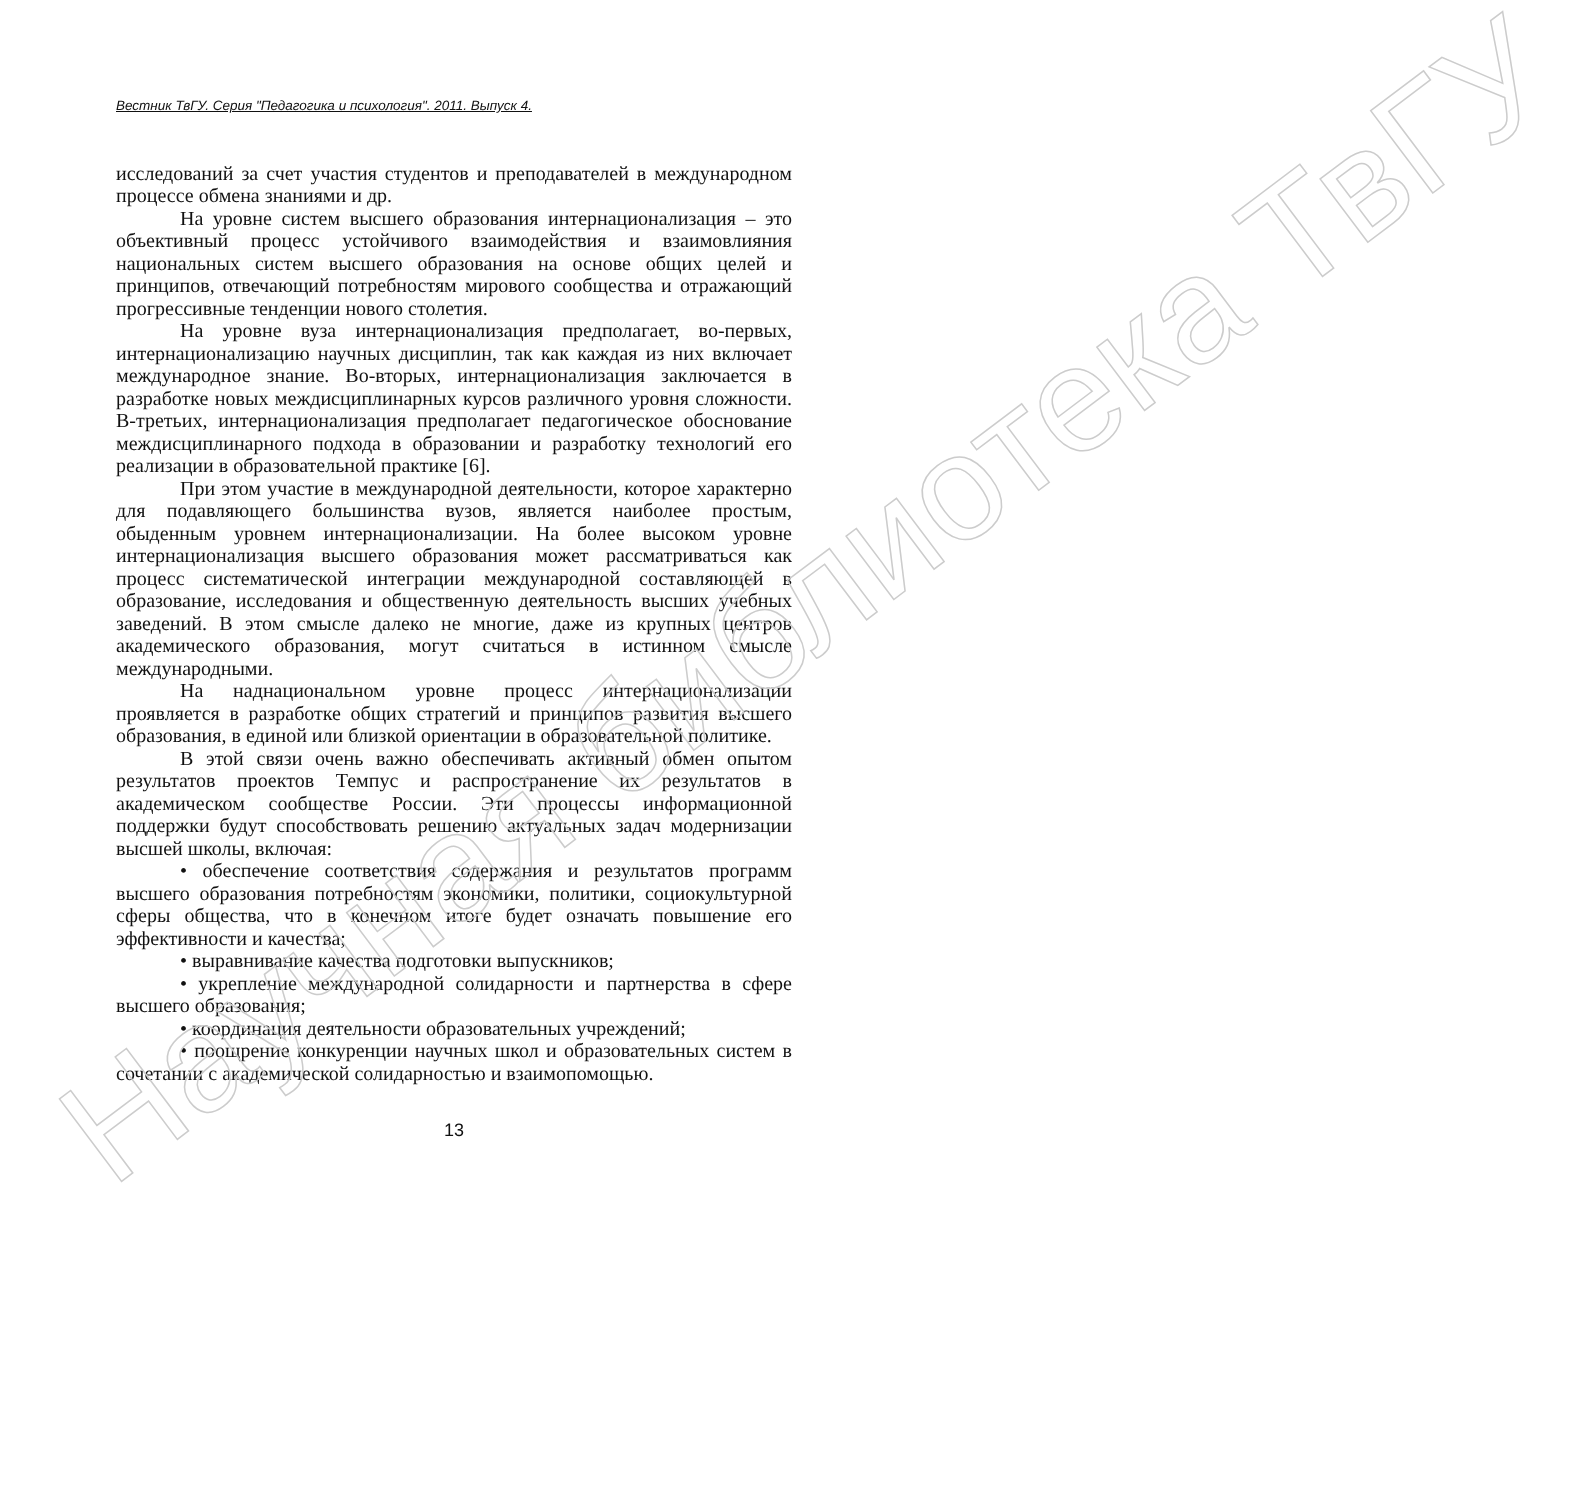Вестник ТвГУ. Серия "Педагогика и психология". 2011. Выпуск 4.
исследований за счет участия студентов и преподавателей в международном процессе обмена знаниями и др.
На уровне систем высшего образования интернационализация – это объективный процесс устойчивого взаимодействия и взаимовлияния национальных систем высшего образования на основе общих целей и принципов, отвечающий потребностям мирового сообщества и отражающий прогрессивные тенденции нового столетия.
На уровне вуза интернационализация предполагает, во-первых, интернационализацию научных дисциплин, так как каждая из них включает международное знание. Во-вторых, интернационализация заключается в разработке новых междисциплинарных курсов различного уровня сложности. В-третьих, интернационализация предполагает педагогическое обоснование междисциплинарного подхода в образовании и разработку технологий его реализации в образовательной практике [6].
При этом участие в международной деятельности, которое характерно для подавляющего большинства вузов, является наиболее простым, обыденным уровнем интернационализации. На более высоком уровне интернационализация высшего образования может рассматриваться как процесс систематической интеграции международной составляющей в образование, исследования и общественную деятельность высших учебных заведений. В этом смысле далеко не многие, даже из крупных центров академического образования, могут считаться в истинном смысле международными.
На наднациональном уровне процесс интернационализации проявляется в разработке общих стратегий и принципов развития высшего образования, в единой или близкой ориентации в образовательной политике.
В этой связи очень важно обеспечивать активный обмен опытом результатов проектов Темпус и распространение их результатов в академическом сообществе России. Эти процессы информационной поддержки будут способствовать решению актуальных задач модернизации высшей школы, включая:
• обеспечение соответствия содержания и результатов программ высшего образования потребностям экономики, политики, социокультурной сферы общества, что в конечном итоге будет означать повышение его эффективности и качества;
• выравнивание качества подготовки выпускников;
• укрепление международной солидарности и партнерства в сфере высшего образования;
• координация деятельности образовательных учреждений;
• поощрение конкуренции научных школ и образовательных систем в сочетании с академической солидарностью и взаимопомощью.
13
Научная библиотека ТвГУ